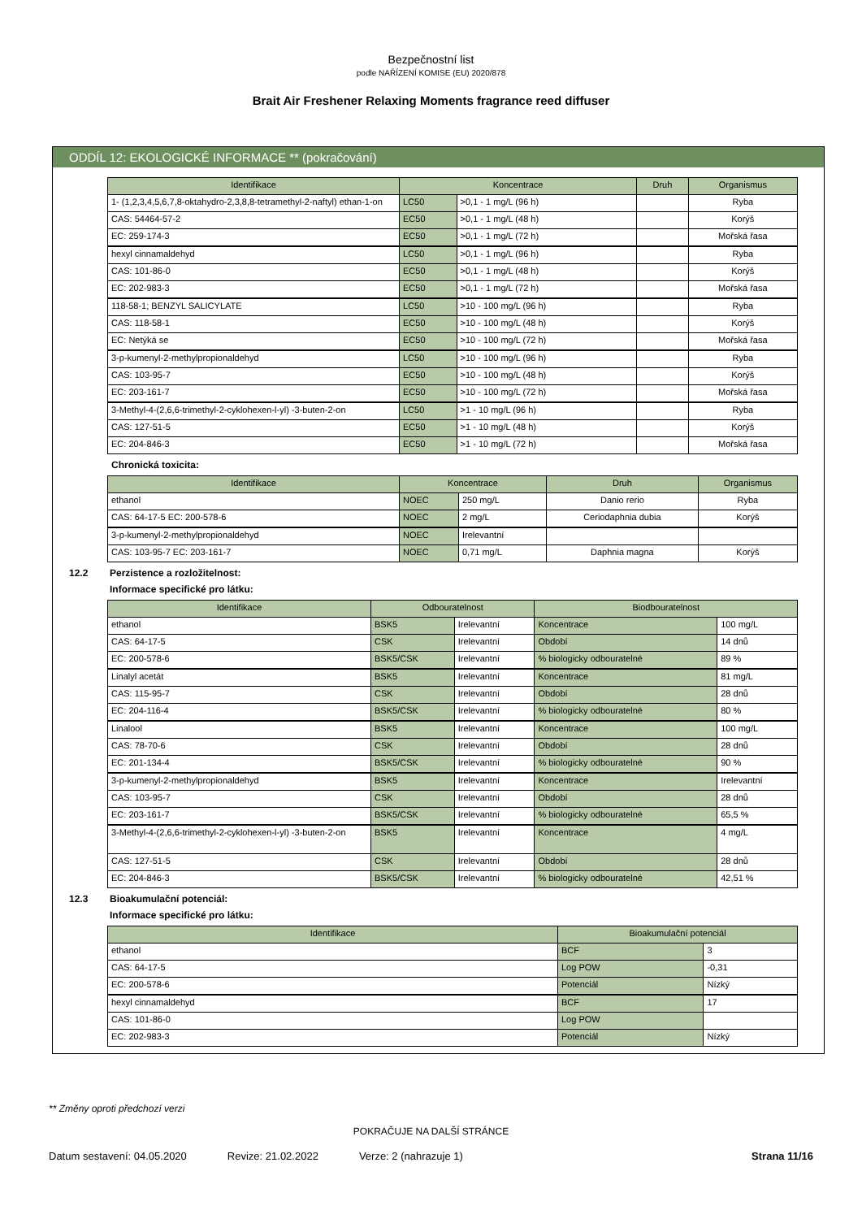Bezpečnostní list
podle NAŘÍZENÍ KOMISE (EU) 2020/878
Brait Air Freshener Relaxing Moments fragrance reed diffuser
ODDÍL 12: EKOLOGICKÉ INFORMACE ** (pokračování)
| Identifikace | Koncentrace | | Druh | Organismus |
| --- | --- | --- | --- | --- |
| 1- (1,2,3,4,5,6,7,8-oktahydro-2,3,8,8-tetramethyl-2-naftyl) ethan-1-on | LC50 | >0,1 - 1 mg/L (96 h) | | Ryba |
| CAS: 54464-57-2 | EC50 | >0,1 - 1 mg/L (48 h) | | Korýš |
| EC: 259-174-3 | EC50 | >0,1 - 1 mg/L (72 h) | | Mořská řasa |
| hexyl cinnamaldehyd | LC50 | >0,1 - 1 mg/L (96 h) | | Ryba |
| CAS: 101-86-0 | EC50 | >0,1 - 1 mg/L (48 h) | | Korýš |
| EC: 202-983-3 | EC50 | >0,1 - 1 mg/L (72 h) | | Mořská řasa |
| 118-58-1; BENZYL SALICYLATE | LC50 | >10 - 100 mg/L (96 h) | | Ryba |
| CAS: 118-58-1 | EC50 | >10 - 100 mg/L (48 h) | | Korýš |
| EC: Netýká se | EC50 | >10 - 100 mg/L (72 h) | | Mořská řasa |
| 3-p-kumenyl-2-methylpropionaldehyd | LC50 | >10 - 100 mg/L (96 h) | | Ryba |
| CAS: 103-95-7 | EC50 | >10 - 100 mg/L (48 h) | | Korýš |
| EC: 203-161-7 | EC50 | >10 - 100 mg/L (72 h) | | Mořská řasa |
| 3-Methyl-4-(2,6,6-trimethyl-2-cyklohexen-l-yl) -3-buten-2-on | LC50 | >1 - 10 mg/L (96 h) | | Ryba |
| CAS: 127-51-5 | EC50 | >1 - 10 mg/L (48 h) | | Korýš |
| EC: 204-846-3 | EC50 | >1 - 10 mg/L (72 h) | | Mořská řasa |
Chronická toxicita:
| Identifikace | Koncentrace | | Druh | Organismus |
| --- | --- | --- | --- | --- |
| ethanol | NOEC | 250 mg/L | Danio rerio | Ryba |
| CAS: 64-17-5 EC: 200-578-6 | NOEC | 2 mg/L | Ceriodaphnia dubia | Korýš |
| 3-p-kumenyl-2-methylpropionaldehyd | NOEC | Irelevantní | | |
| CAS: 103-95-7 EC: 203-161-7 | NOEC | 0,71 mg/L | Daphnia magna | Korýš |
12.2 Perzistence a rozložitelnost:
Informace specifické pro látku:
| Identifikace | Odbouratelnost | | Biodbouratelnost | |
| --- | --- | --- | --- | --- |
| ethanol | BSK5 | Irelevantní | Koncentrace | 100 mg/L |
| CAS: 64-17-5 | CSK | Irelevantní | Období | 14 dnů |
| EC: 200-578-6 | BSK5/CSK | Irelevantní | % biologicky odbouratelné | 89 % |
| Linalyl acetát | BSK5 | Irelevantní | Koncentrace | 81 mg/L |
| CAS: 115-95-7 | CSK | Irelevantní | Období | 28 dnů |
| EC: 204-116-4 | BSK5/CSK | Irelevantní | % biologicky odbouratelné | 80 % |
| Linalool | BSK5 | Irelevantní | Koncentrace | 100 mg/L |
| CAS: 78-70-6 | CSK | Irelevantní | Období | 28 dnů |
| EC: 201-134-4 | BSK5/CSK | Irelevantní | % biologicky odbouratelné | 90 % |
| 3-p-kumenyl-2-methylpropionaldehyd | BSK5 | Irelevantní | Koncentrace | Irelevantní |
| CAS: 103-95-7 | CSK | Irelevantní | Období | 28 dnů |
| EC: 203-161-7 | BSK5/CSK | Irelevantní | % biologicky odbouratelné | 65,5 % |
| 3-Methyl-4-(2,6,6-trimethyl-2-cyklohexen-l-yl) -3-buten-2-on | BSK5 | Irelevantní | Koncentrace | 4 mg/L |
| CAS: 127-51-5 | CSK | Irelevantní | Období | 28 dnů |
| EC: 204-846-3 | BSK5/CSK | Irelevantní | % biologicky odbouratelné | 42,51 % |
12.3 Bioakumulační potenciál:
Informace specifické pro látku:
| Identifikace | Bioakumulační potenciál | |
| --- | --- | --- |
| ethanol | BCF | 3 |
| CAS: 64-17-5 | Log POW | -0,31 |
| EC: 200-578-6 | Potenciál | Nízký |
| hexyl cinnamaldehyd | BCF | 17 |
| CAS: 101-86-0 | Log POW | |
| EC: 202-983-3 | Potenciál | Nízký |
** Změny oproti předchozí verzi
POKRAČUJE NA DALŠÍ STRÁNCE
Datum sestavení: 04.05.2020 Revize: 21.02.2022 Verze: 2 (nahrazuje 1) Strana 11/16